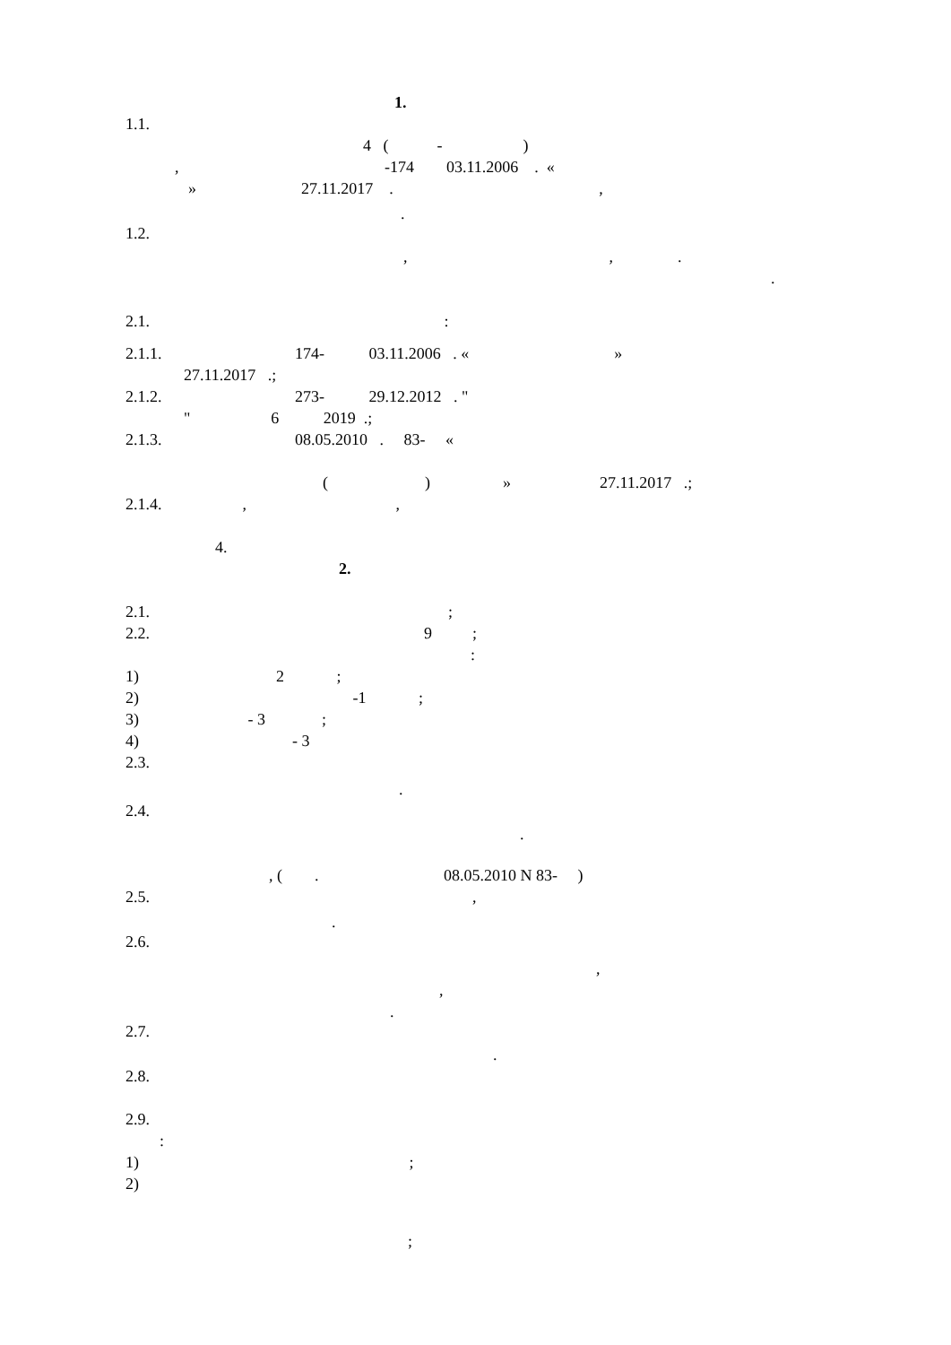1.
1.1.
4 ( - )
, -174 03.11.2006 . «
» 27.11.2017 . ,
.
1.2.
, , .
.
2.1. :
2.1.1. 174- 03.11.2006 . « »
27.11.2017 .;
2.1.2. 273- 29.12.2012 . "
" 6 2019 .;
2.1.3. 08.05.2010 . 83- «
( ) » 27.11.2017 .;
2.1.4. , ,
4.
2.
2.1. ;
2.2. 9 ;
:
1) 2 ;
2) -1 ;
3) - 3 ;
4) - 3
2.3.
.
2.4.
.
, ( . 08.05.2010 N 83- )
2.5. ,
.
2.6.
,
,
.
2.7.
.
2.8.
2.9.
:
1) ;
2)
;